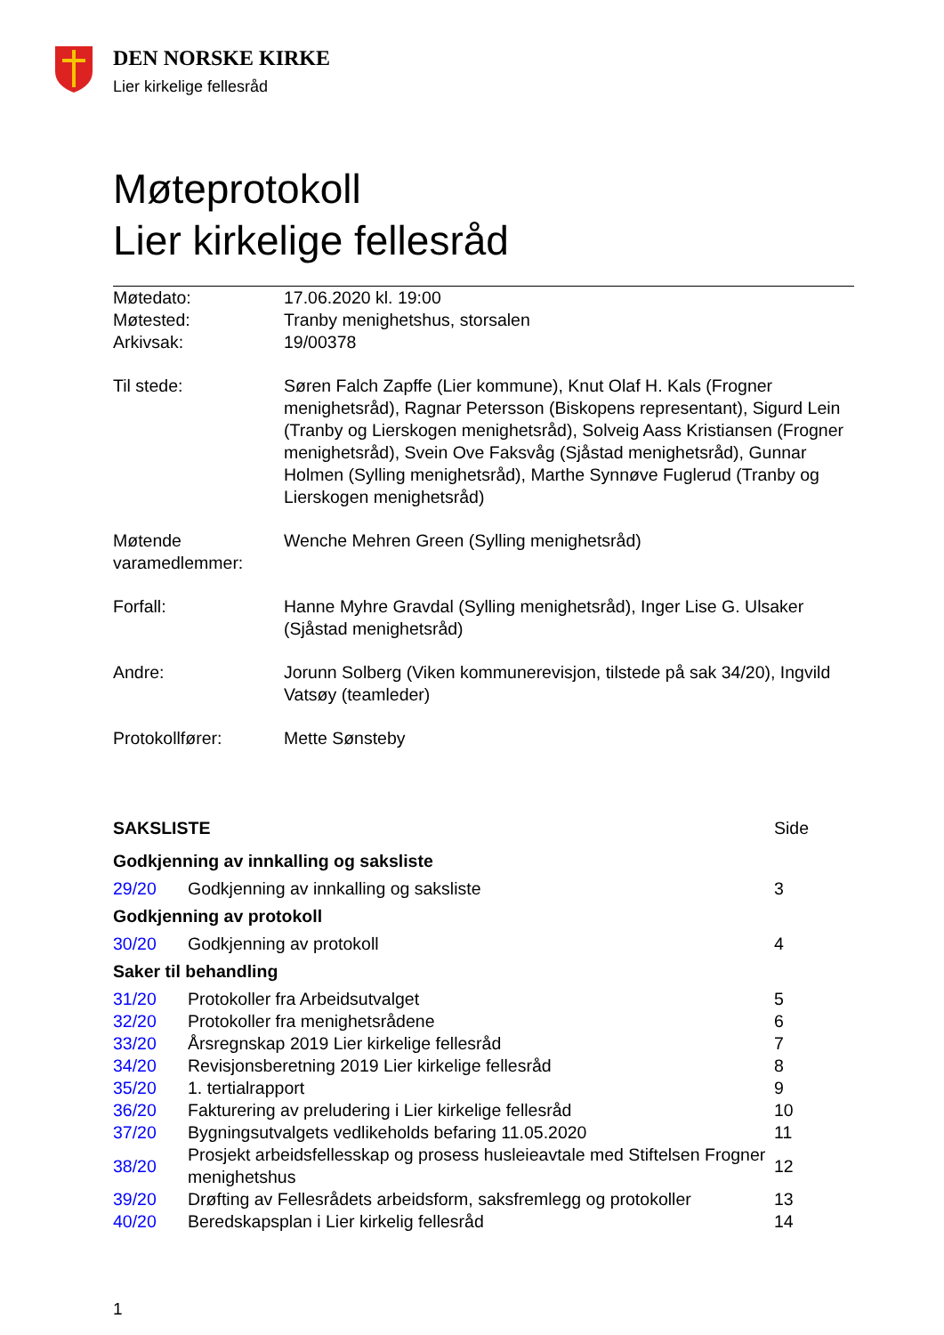DEN NORSKE KIRKE
Lier kirkelige fellesråd
Møteprotokoll
Lier kirkelige fellesråd
| Møtedato: | 17.06.2020 kl. 19:00 |
| Møtested: | Tranby menighetshus, storsalen |
| Arkivsak: | 19/00378 |
| Til stede: | Søren Falch Zapffe (Lier kommune), Knut Olaf H. Kals (Frogner menighetsråd), Ragnar Petersson (Biskopens representant), Sigurd Lein (Tranby og Lierskogen menighetsråd), Solveig Aass Kristiansen (Frogner menighetsråd), Svein Ove Faksvåg (Sjåstad menighetsråd), Gunnar Holmen (Sylling menighetsråd), Marthe Synnøve Fuglerud (Tranby og Lierskogen menighetsråd) |
| Møtende varamedlemmer: | Wenche Mehren Green (Sylling menighetsråd) |
| Forfall: | Hanne Myhre Gravdal (Sylling menighetsråd), Inger Lise G. Ulsaker (Sjåstad menighetsråd) |
| Andre: | Jorunn Solberg (Viken kommunerevisjon, tilstede på sak 34/20), Ingvild Vatsøy (teamleder) |
| Protokollfører: | Mette Sønsteby |
| SAKSLISTE | | Side |
| Godkjenning av innkalling og saksliste | | |
| 29/20 | Godkjenning av innkalling og saksliste | 3 |
| Godkjenning av protokoll | | |
| 30/20 | Godkjenning av protokoll | 4 |
| Saker til behandling | | |
| 31/20 | Protokoller fra Arbeidsutvalget | 5 |
| 32/20 | Protokoller fra menighetsrådene | 6 |
| 33/20 | Årsregnskap 2019 Lier kirkelige fellesråd | 7 |
| 34/20 | Revisjonsberetning 2019 Lier kirkelige fellesråd | 8 |
| 35/20 | 1. tertialrapport | 9 |
| 36/20 | Fakturering av preludering i Lier kirkelige fellesråd | 10 |
| 37/20 | Bygningsutvalgets vedlikeholds befaring 11.05.2020 | 11 |
| 38/20 | Prosjekt arbeidsfellesskap og prosess husleieavtale med Stiftelsen Frogner menighetshus | 12 |
| 39/20 | Drøfting av Fellesrådets arbeidsform, saksfremlegg og protokoller | 13 |
| 40/20 | Beredskapsplan i Lier kirkelig fellesråd | 14 |
1